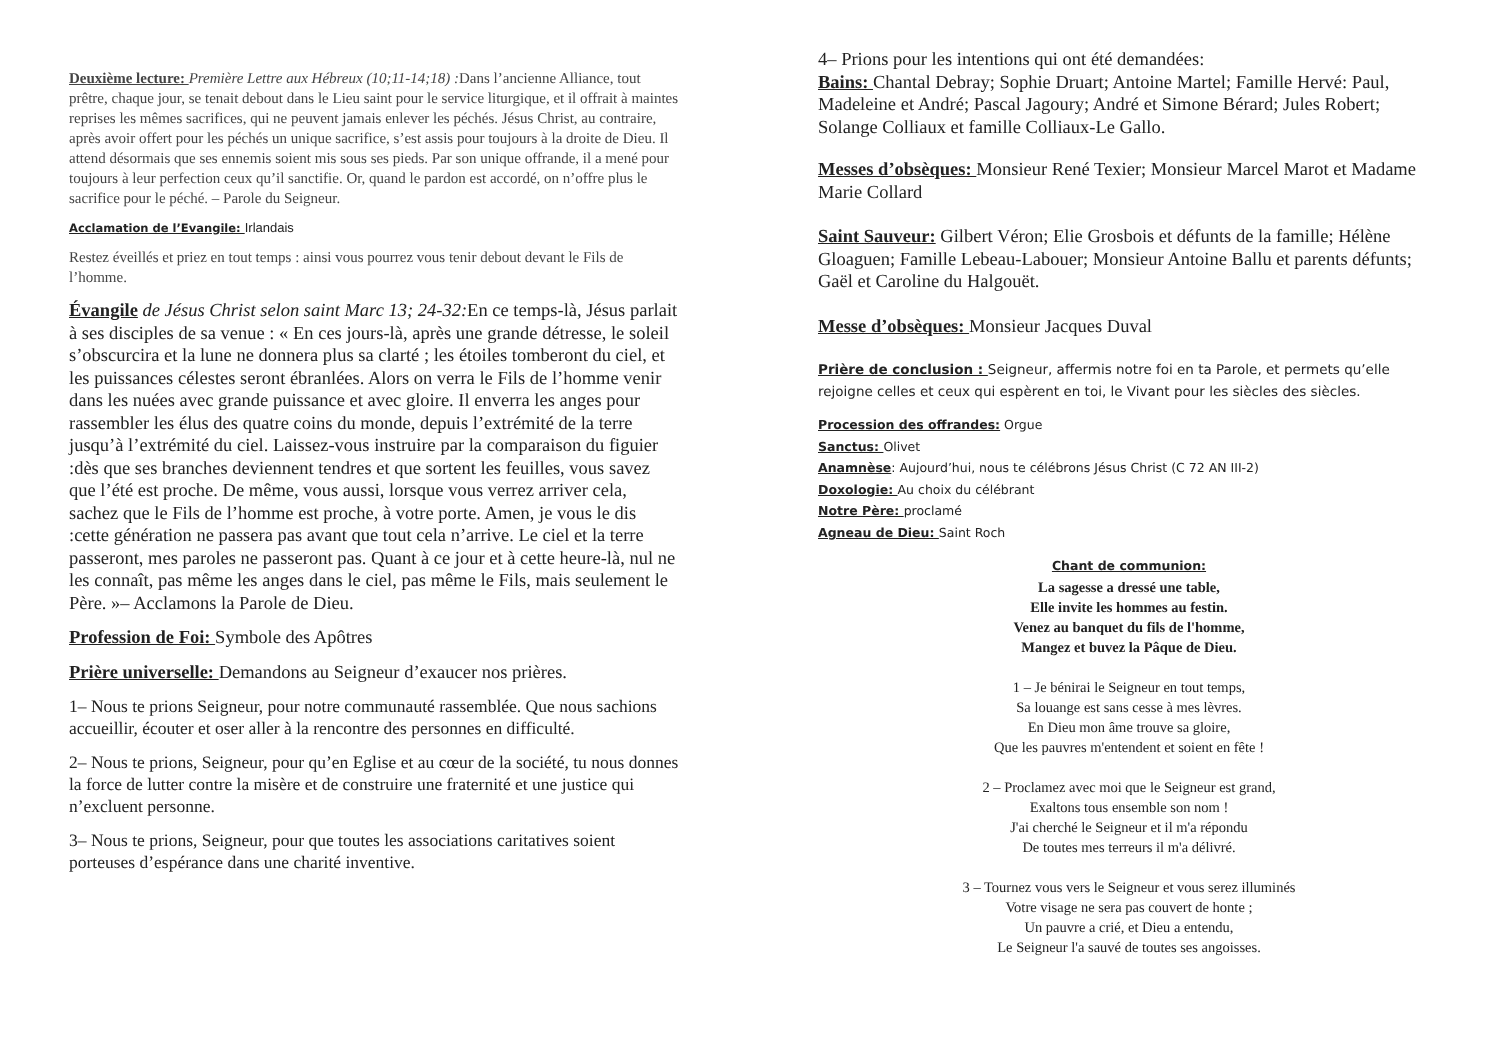Deuxième lecture: Première Lettre aux Hébreux (10;11-14;18) : Dans l’ancienne Alliance, tout prêtre, chaque jour, se tenait debout dans le Lieu saint pour le service liturgique, et il offrait à maintes reprises les mêmes sacrifices, qui ne peuvent jamais enlever les péchés. Jésus Christ, au contraire, après avoir offert pour les péchés un unique sacrifice, s’est assis pour toujours à la droite de Dieu. Il attend désormais que ses ennemis soient mis sous ses pieds. Par son unique offrande, il a mené pour toujours à leur perfection ceux qu’il sanctifie. Or, quand le pardon est accordé, on n’offre plus le sacrifice pour le péché. – Parole du Seigneur.
Acclamation de l’Evangile: Irlandais
Restez éveillés et priez en tout temps : ainsi vous pourrez vous tenir debout devant le Fils de l’homme.
Évangile de Jésus Christ selon saint Marc 13; 24-32: En ce temps-là, Jésus parlait à ses disciples de sa venue : « En ces jours-là, après une grande détresse, le soleil s’obscurcira et la lune ne donnera plus sa clarté ; les étoiles tomberont du ciel, et les puissances célestes seront ébranlées. Alors on verra le Fils de l’homme venir dans les nuées avec grande puissance et avec gloire. Il enverra les anges pour rassembler les élus des quatre coins du monde, depuis l’extrémité de la terre jusqu’à l’extrémité du ciel. Laissez-vous instruire par la comparaison du figuier :dès que ses branches deviennent tendres et que sortent les feuilles, vous savez que l’été est proche. De même, vous aussi, lorsque vous verrez arriver cela, sachez que le Fils de l’homme est proche, à votre porte. Amen, je vous le dis :cette génération ne passera pas avant que tout cela n’arrive. Le ciel et la terre passeront, mes paroles ne passeront pas. Quant à ce jour et à cette heure-là, nul ne les connaît, pas même les anges dans le ciel, pas même le Fils, mais seulement le Père. »– Acclamons la Parole de Dieu.
Profession de Foi: Symbole des Apôtres
Prière universelle: Demandons au Seigneur d’exaucer nos prières.
1– Nous te prions Seigneur, pour notre communauté rassemblée. Que nous sachions accueillir, écouter et oser aller à la rencontre des personnes en difficulté.
2– Nous te prions, Seigneur, pour qu’en Eglise et au cœur de la société, tu nous donnes la force de lutter contre la misère et de construire une fraternité et une justice qui n’excluent personne.
3– Nous te prions, Seigneur, pour que toutes les associations caritatives soient porteuses d’espérance dans une charité inventive.
4– Prions pour les intentions qui ont été demandées:
Bains: Chantal Debray; Sophie Druart; Antoine Martel; Famille Hervé: Paul, Madeleine et André; Pascal Jagoury; André et Simone Bérard; Jules Robert; Solange Colliaux et famille Colliaux-Le Gallo.
Messes d’obsèques: Monsieur René Texier; Monsieur Marcel Marot et Madame Marie Collard
Saint Sauveur: Gilbert Véron; Elie Grosbois et défunts de la famille; Hélène Gloaguen; Famille Lebeau-Labouer; Monsieur Antoine Ballu et parents défunts; Gaël et Caroline du Halgouët.
Messe d’obsèques: Monsieur Jacques Duval
Prière de conclusion : Seigneur, affermis notre foi en ta Parole, et permets qu’elle rejoigne celles et ceux qui espèrent en toi, le Vivant pour les siècles des siècles.
Procession des offrandes: Orgue
Sanctus: Olivet
Anamnèse: Aujourd’hui, nous te célébrons Jésus Christ (C 72 AN III-2)
Doxologie: Au choix du célébrant
Notre Père: proclamé
Agneau de Dieu: Saint Roch
Chant de communion:
La sagesse a dressé une table,
Elle invite les hommes au festin.
Venez au banquet du fils de l'homme,
Mangez et buvez la Pâque de Dieu.
1 – Je bénirai le Seigneur en tout temps,
Sa louange est sans cesse à mes lèvres.
En Dieu mon âme trouve sa gloire,
Que les pauvres m'entendent et soient en fête !
2 – Proclamez avec moi que le Seigneur est grand,
Exaltons tous ensemble son nom !
J'ai cherché le Seigneur et il m'a répondu
De toutes mes terreurs il m'a délivré.
3 – Tournez vous vers le Seigneur et vous serez illuminés
Votre visage ne sera pas couvert de honte ;
Un pauvre a crié, et Dieu a entendu,
Le Seigneur l'a sauvé de toutes ses angoisses.